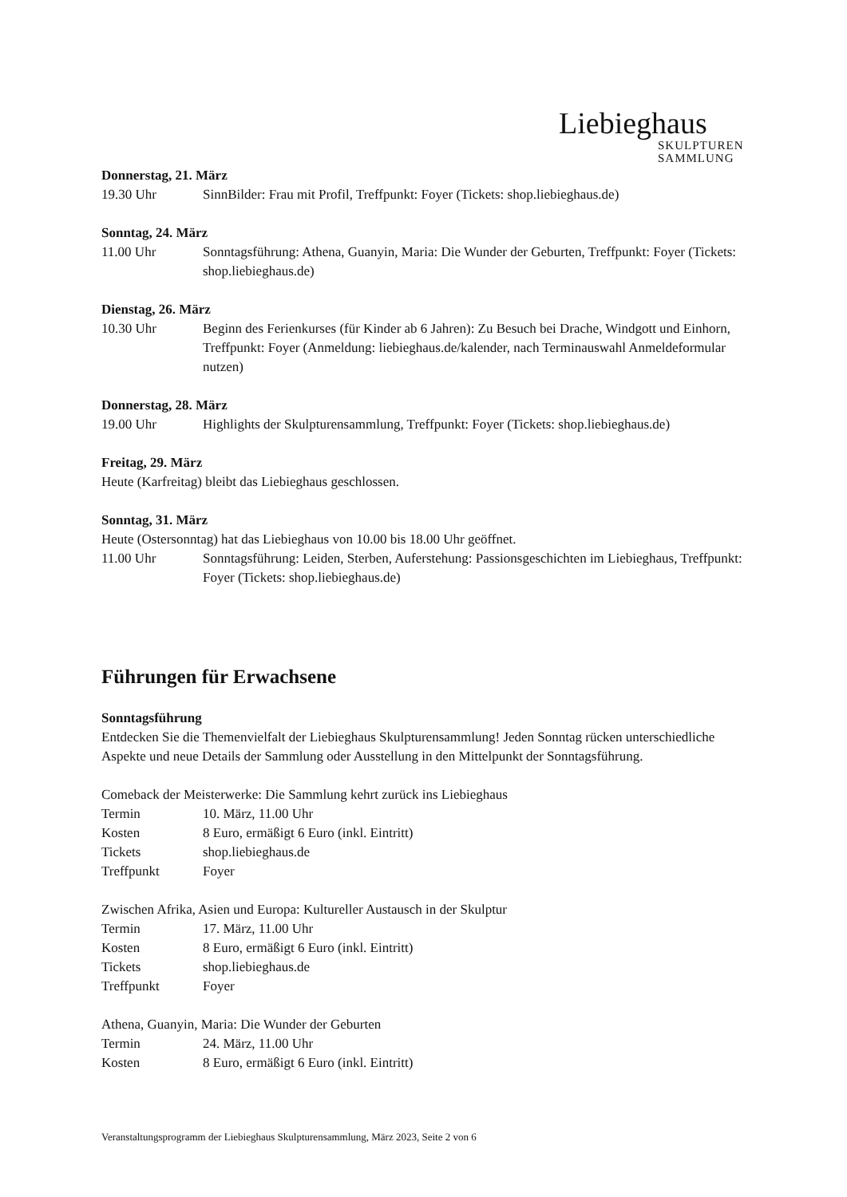Liebieghaus
SKULPTUREN
SAMMLUNG
Donnerstag, 21. März
19.30 Uhr SinnBilder: Frau mit Profil, Treffpunkt: Foyer (Tickets: shop.liebieghaus.de)
Sonntag, 24. März
11.00 Uhr Sonntagsführung: Athena, Guanyin, Maria: Die Wunder der Geburten, Treffpunkt: Foyer (Tickets: shop.liebieghaus.de)
Dienstag, 26. März
10.30 Uhr Beginn des Ferienkurses (für Kinder ab 6 Jahren): Zu Besuch bei Drache, Windgott und Einhorn, Treffpunkt: Foyer (Anmeldung: liebieghaus.de/kalender, nach Terminauswahl Anmeldeformular nutzen)
Donnerstag, 28. März
19.00 Uhr Highlights der Skulpturensammlung, Treffpunkt: Foyer (Tickets: shop.liebieghaus.de)
Freitag, 29. März
Heute (Karfreitag) bleibt das Liebieghaus geschlossen.
Sonntag, 31. März
Heute (Ostersonntag) hat das Liebieghaus von 10.00 bis 18.00 Uhr geöffnet.
11.00 Uhr Sonntagsführung: Leiden, Sterben, Auferstehung: Passionsgeschichten im Liebieghaus, Treffpunkt: Foyer (Tickets: shop.liebieghaus.de)
Führungen für Erwachsene
Sonntagsführung
Entdecken Sie die Themenvielfalt der Liebieghaus Skulpturensammlung! Jeden Sonntag rücken unterschiedliche Aspekte und neue Details der Sammlung oder Ausstellung in den Mittelpunkt der Sonntagsführung.
Comeback der Meisterwerke: Die Sammlung kehrt zurück ins Liebieghaus
Termin 10. März, 11.00 Uhr
Kosten 8 Euro, ermäßigt 6 Euro (inkl. Eintritt)
Tickets shop.liebieghaus.de
Treffpunkt Foyer
Zwischen Afrika, Asien und Europa: Kultureller Austausch in der Skulptur
Termin 17. März, 11.00 Uhr
Kosten 8 Euro, ermäßigt 6 Euro (inkl. Eintritt)
Tickets shop.liebieghaus.de
Treffpunkt Foyer
Athena, Guanyin, Maria: Die Wunder der Geburten
Termin 24. März, 11.00 Uhr
Kosten 8 Euro, ermäßigt 6 Euro (inkl. Eintritt)
Veranstaltungsprogramm der Liebieghaus Skulpturensammlung, März 2023, Seite 2 von 6